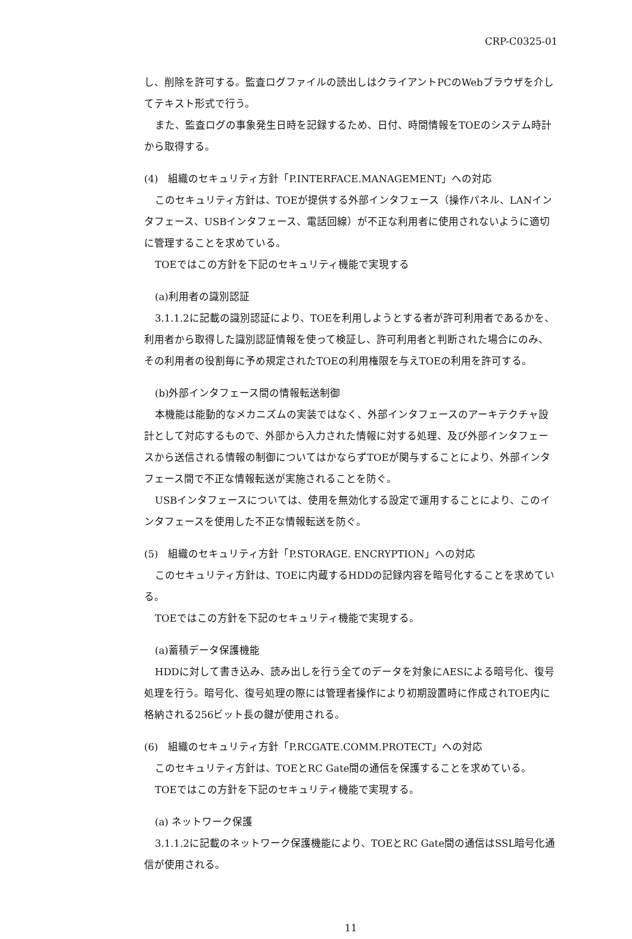CRP-C0325-01
し、削除を許可する。監査ログファイルの読出しはクライアントPCのWebブラウザを介してテキスト形式で行う。
また、監査ログの事象発生日時を記録するため、日付、時間情報をTOEのシステム時計から取得する。
(4)　組織のセキュリティ方針「P.INTERFACE.MANAGEMENT」への対応
このセキュリティ方針は、TOEが提供する外部インタフェース（操作パネル、LANインタフェース、USBインタフェース、電話回線）が不正な利用者に使用されないように適切に管理することを求めている。
TOEではこの方針を下記のセキュリティ機能で実現する
(a)利用者の識別認証
3.1.1.2に記載の識別認証により、TOEを利用しようとする者が許可利用者であるかを、利用者から取得した識別認証情報を使って検証し、許可利用者と判断された場合にのみ、その利用者の役割毎に予め規定されたTOEの利用権限を与えTOEの利用を許可する。
(b)外部インタフェース間の情報転送制御
本機能は能動的なメカニズムの実装ではなく、外部インタフェースのアーキテクチャ設計として対応するもので、外部から入力された情報に対する処理、及び外部インタフェースから送信される情報の制御についてはかならずTOEが関与することにより、外部インタフェース間で不正な情報転送が実施されることを防ぐ。
USBインタフェースについては、使用を無効化する設定で運用することにより、このインタフェースを使用した不正な情報転送を防ぐ。
(5)　組織のセキュリティ方針「P.STORAGE. ENCRYPTION」への対応
このセキュリティ方針は、TOEに内蔵するHDDの記録内容を暗号化することを求めている。
TOEではこの方針を下記のセキュリティ機能で実現する。
(a)蓄積データ保護機能
HDDに対して書き込み、読み出しを行う全てのデータを対象にAESによる暗号化、復号処理を行う。暗号化、復号処理の際には管理者操作により初期設置時に作成されTOE内に格納される256ビット長の鍵が使用される。
(6)　組織のセキュリティ方針「P.RCGATE.COMM.PROTECT」への対応
このセキュリティ方針は、TOEとRC Gate間の通信を保護することを求めている。
TOEではこの方針を下記のセキュリティ機能で実現する。
(a) ネットワーク保護
3.1.1.2に記載のネットワーク保護機能により、TOEとRC Gate間の通信はSSL暗号化通信が使用される。
11